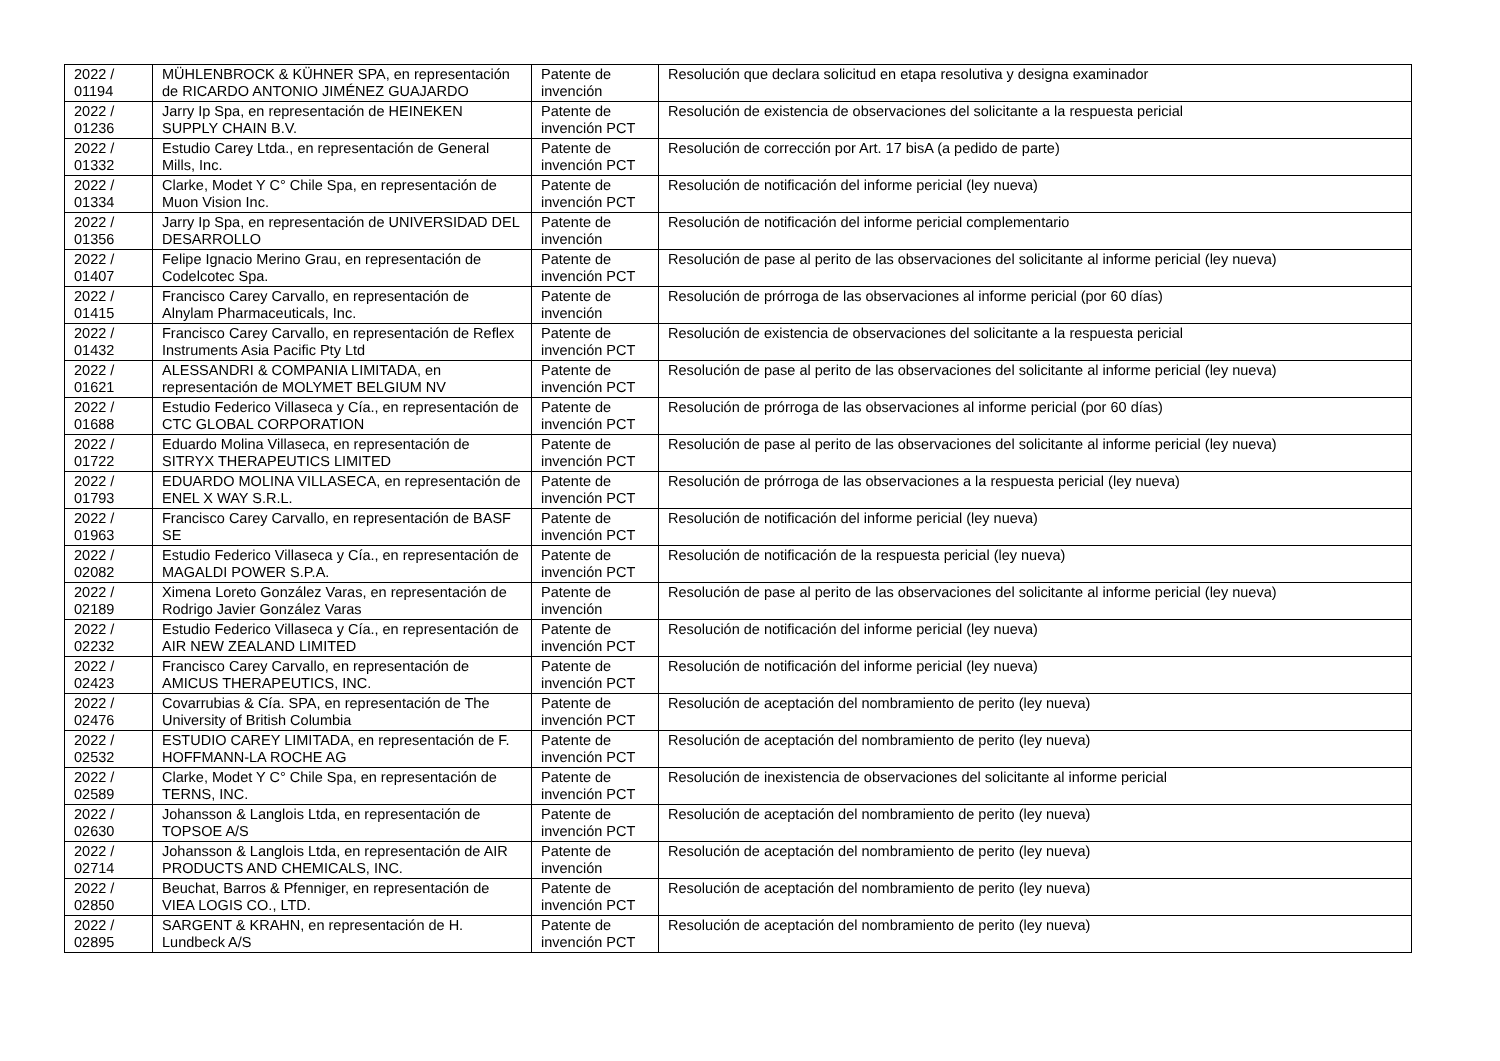| 2022 / 01194 | MÜHLENBROCK & KÜHNER SPA, en representación de RICARDO ANTONIO JIMÉNEZ GUAJARDO | Patente de invención | Resolución que declara solicitud en etapa resolutiva y designa examinador |
| 2022 / 01236 | Jarry Ip Spa, en representación de HEINEKEN SUPPLY CHAIN B.V. | Patente de invención PCT | Resolución de existencia de observaciones del solicitante a la respuesta pericial |
| 2022 / 01332 | Estudio Carey Ltda., en representación de General Mills, Inc. | Patente de invención PCT | Resolución de corrección por Art. 17 bisA (a pedido de parte) |
| 2022 / 01334 | Clarke, Modet Y C° Chile Spa, en representación de Muon Vision Inc. | Patente de invención PCT | Resolución de notificación del informe pericial (ley nueva) |
| 2022 / 01356 | Jarry Ip Spa, en representación de UNIVERSIDAD DEL DESARROLLO | Patente de invención | Resolución de notificación del informe pericial complementario |
| 2022 / 01407 | Felipe Ignacio Merino Grau, en representación de Codelcotec Spa. | Patente de invención PCT | Resolución de pase al perito de las observaciones del solicitante al informe pericial (ley nueva) |
| 2022 / 01415 | Francisco Carey Carvallo, en representación de Alnylam Pharmaceuticals, Inc. | Patente de invención | Resolución de prórroga de las observaciones al informe pericial (por 60 días) |
| 2022 / 01432 | Francisco Carey Carvallo, en representación de Reflex Instruments Asia Pacific Pty Ltd | Patente de invención PCT | Resolución de existencia de observaciones del solicitante a la respuesta pericial |
| 2022 / 01621 | ALESSANDRI & COMPANIA LIMITADA, en representación de MOLYMET BELGIUM NV | Patente de invención PCT | Resolución de pase al perito de las observaciones del solicitante al informe pericial (ley nueva) |
| 2022 / 01688 | Estudio Federico Villaseca y Cía., en representación de CTC GLOBAL CORPORATION | Patente de invención PCT | Resolución de prórroga de las observaciones al informe pericial (por 60 días) |
| 2022 / 01722 | Eduardo Molina Villaseca, en representación de SITRYX THERAPEUTICS LIMITED | Patente de invención PCT | Resolución de pase al perito de las observaciones del solicitante al informe pericial (ley nueva) |
| 2022 / 01793 | EDUARDO MOLINA VILLASECA, en representación de ENEL X WAY S.R.L. | Patente de invención PCT | Resolución de prórroga de las observaciones a la respuesta pericial (ley nueva) |
| 2022 / 01963 | Francisco Carey Carvallo, en representación de BASF SE | Patente de invención PCT | Resolución de notificación del informe pericial (ley nueva) |
| 2022 / 02082 | Estudio Federico Villaseca y Cía., en representación de MAGALDI POWER S.P.A. | Patente de invención PCT | Resolución de notificación de la respuesta pericial (ley nueva) |
| 2022 / 02189 | Ximena Loreto González Varas, en representación de Rodrigo Javier González Varas | Patente de invención | Resolución de pase al perito de las observaciones del solicitante al informe pericial (ley nueva) |
| 2022 / 02232 | Estudio Federico Villaseca y Cía., en representación de AIR NEW ZEALAND LIMITED | Patente de invención PCT | Resolución de notificación del informe pericial (ley nueva) |
| 2022 / 02423 | Francisco Carey Carvallo, en representación de AMICUS THERAPEUTICS, INC. | Patente de invención PCT | Resolución de notificación del informe pericial (ley nueva) |
| 2022 / 02476 | Covarrubias & Cía. SPA, en representación de The University of British Columbia | Patente de invención PCT | Resolución de aceptación del nombramiento de perito (ley nueva) |
| 2022 / 02532 | ESTUDIO CAREY LIMITADA, en representación de F. HOFFMANN-LA ROCHE AG | Patente de invención PCT | Resolución de aceptación del nombramiento de perito (ley nueva) |
| 2022 / 02589 | Clarke, Modet Y C° Chile Spa, en representación de TERNS, INC. | Patente de invención PCT | Resolución de inexistencia de observaciones del solicitante al informe pericial |
| 2022 / 02630 | Johansson & Langlois Ltda, en representación de TOPSOE A/S | Patente de invención PCT | Resolución de aceptación del nombramiento de perito (ley nueva) |
| 2022 / 02714 | Johansson & Langlois Ltda, en representación de AIR PRODUCTS AND CHEMICALS, INC. | Patente de invención | Resolución de aceptación del nombramiento de perito (ley nueva) |
| 2022 / 02850 | Beuchat, Barros & Pfenniger, en representación de VIEA LOGIS CO., LTD. | Patente de invención PCT | Resolución de aceptación del nombramiento de perito (ley nueva) |
| 2022 / 02895 | SARGENT & KRAHN, en representación de H. Lundbeck A/S | Patente de invención PCT | Resolución de aceptación del nombramiento de perito (ley nueva) |